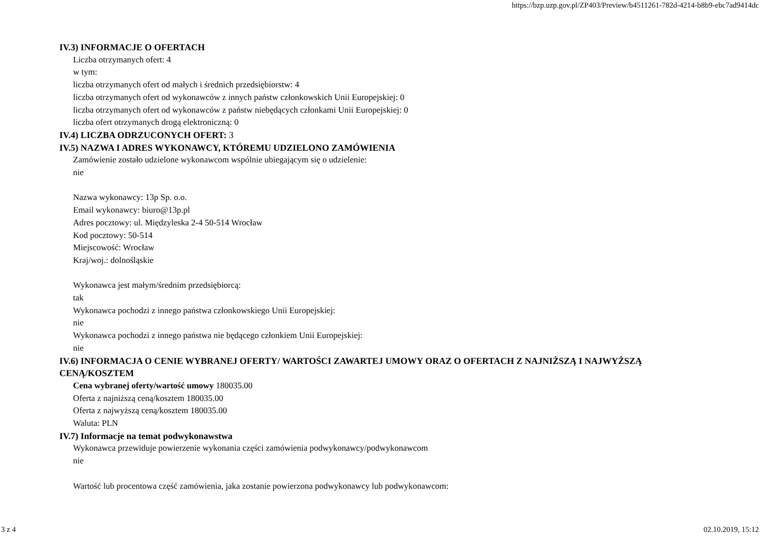https://bzp.uzp.gov.pl/ZP403/Preview/b4511261-782d-4214-b8b9-ebc7ad9414dc
IV.3) INFORMACJE O OFERTACH
Liczba otrzymanych ofert: 4
w tym:
liczba otrzymanych ofert od małych i średnich przedsiębiorstw: 4
liczba otrzymanych ofert od wykonawców z innych państw członkowskich Unii Europejskiej: 0
liczba otrzymanych ofert od wykonawców z państw niebędących członkami Unii Europejskiej: 0
liczba ofert otrzymanych drogą elektroniczną: 0
IV.4) LICZBA ODRZUCONYCH OFERT: 3
IV.5) NAZWA I ADRES WYKONAWCY, KTÓREMU UDZIELONO ZAMÓWIENIA
Zamówienie zostało udzielone wykonawcom wspólnie ubiegającym się o udzielenie:
nie
Nazwa wykonawcy: 13p Sp. o.o.
Email wykonawcy: biuro@13p.pl
Adres pocztowy: ul. Międzyleska 2-4 50-514 Wrocław
Kod pocztowy: 50-514
Miejscowość: Wrocław
Kraj/woj.: dolnośląskie
Wykonawca jest małym/średnim przedsiębiorcą:
tak
Wykonawca pochodzi z innego państwa członkowskiego Unii Europejskiej:
nie
Wykonawca pochodzi z innego państwa nie będącego członkiem Unii Europejskiej:
nie
IV.6) INFORMACJA O CENIE WYBRANEJ OFERTY/ WARTOŚCI ZAWARTEJ UMOWY ORAZ O OFERTACH Z NAJNIŻSZĄ I NAJWYŻSZĄ CENĄ/KOSZTEM
Cena wybranej oferty/wartość umowy 180035.00
Oferta z najniższą ceną/kosztem 180035.00
Oferta z najwyższą ceną/kosztem 180035.00
Waluta: PLN
IV.7) Informacje na temat podwykonawstwa
Wykonawca przewiduje powierzenie wykonania części zamówienia podwykonawcy/podwykonawcom
nie
Wartość lub procentowa część zamówienia, jaka zostanie powierzona podwykonawcy lub podwykonawcom:
3 z 4 02.10.2019, 15:12